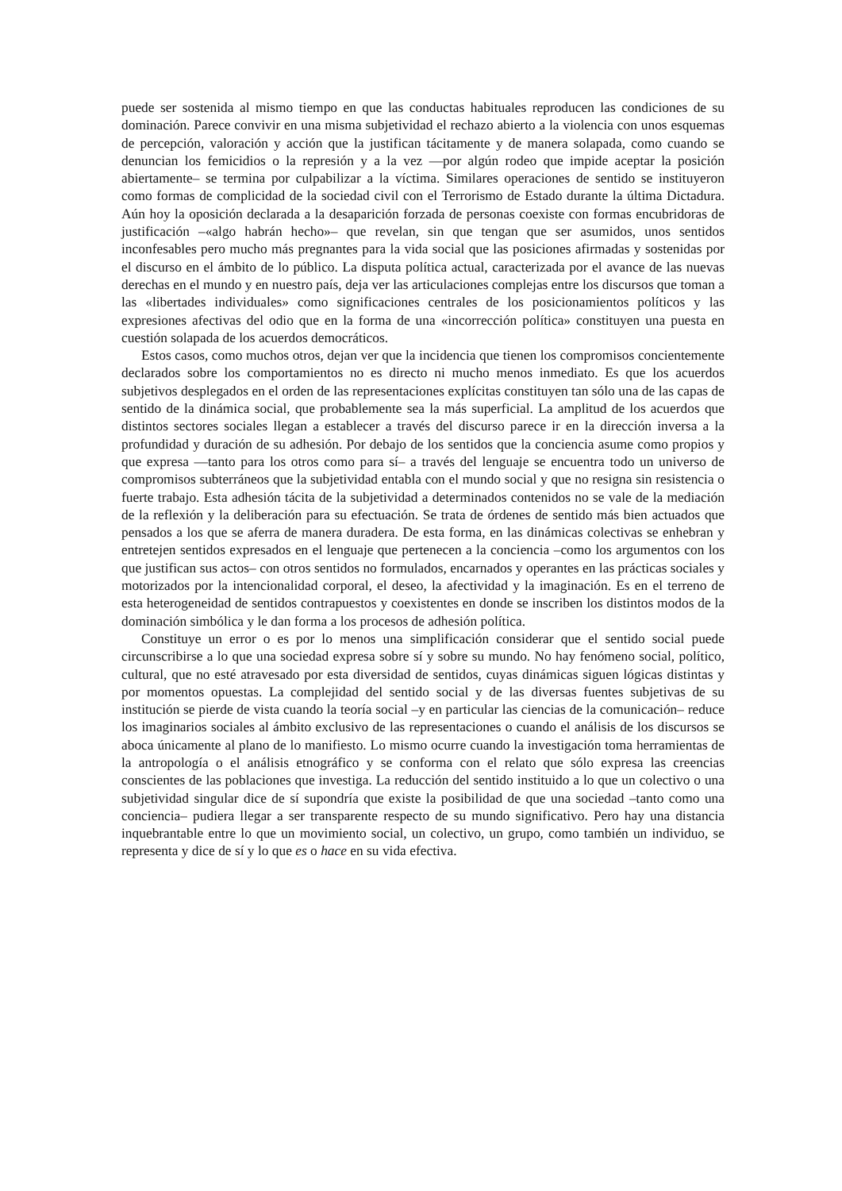puede ser sostenida al mismo tiempo en que las conductas habituales reproducen las condiciones de su dominación. Parece convivir en una misma subjetividad el rechazo abierto a la violencia con unos esquemas de percepción, valoración y acción que la justifican tácitamente y de manera solapada, como cuando se denuncian los femicidios o la represión y a la vez —por algún rodeo que impide aceptar la posición abiertamente– se termina por culpabilizar a la víctima. Similares operaciones de sentido se instituyeron como formas de complicidad de la sociedad civil con el Terrorismo de Estado durante la última Dictadura. Aún hoy la oposición declarada a la desaparición forzada de personas coexiste con formas encubridoras de justificación –«algo habrán hecho»– que revelan, sin que tengan que ser asumidos, unos sentidos inconfesables pero mucho más pregnantes para la vida social que las posiciones afirmadas y sostenidas por el discurso en el ámbito de lo público. La disputa política actual, caracterizada por el avance de las nuevas derechas en el mundo y en nuestro país, deja ver las articulaciones complejas entre los discursos que toman a las «libertades individuales» como significaciones centrales de los posicionamientos políticos y las expresiones afectivas del odio que en la forma de una «incorrección política» constituyen una puesta en cuestión solapada de los acuerdos democráticos.
Estos casos, como muchos otros, dejan ver que la incidencia que tienen los compromisos concientemente declarados sobre los comportamientos no es directo ni mucho menos inmediato. Es que los acuerdos subjetivos desplegados en el orden de las representaciones explícitas constituyen tan sólo una de las capas de sentido de la dinámica social, que probablemente sea la más superficial. La amplitud de los acuerdos que distintos sectores sociales llegan a establecer a través del discurso parece ir en la dirección inversa a la profundidad y duración de su adhesión. Por debajo de los sentidos que la conciencia asume como propios y que expresa —tanto para los otros como para sí– a través del lenguaje se encuentra todo un universo de compromisos subterráneos que la subjetividad entabla con el mundo social y que no resigna sin resistencia o fuerte trabajo. Esta adhesión tácita de la subjetividad a determinados contenidos no se vale de la mediación de la reflexión y la deliberación para su efectuación. Se trata de órdenes de sentido más bien actuados que pensados a los que se aferra de manera duradera. De esta forma, en las dinámicas colectivas se enhebran y entretejen sentidos expresados en el lenguaje que pertenecen a la conciencia –como los argumentos con los que justifican sus actos– con otros sentidos no formulados, encarnados y operantes en las prácticas sociales y motorizados por la intencionalidad corporal, el deseo, la afectividad y la imaginación. Es en el terreno de esta heterogeneidad de sentidos contrapuestos y coexistentes en donde se inscriben los distintos modos de la dominación simbólica y le dan forma a los procesos de adhesión política.
Constituye un error o es por lo menos una simplificación considerar que el sentido social puede circunscribirse a lo que una sociedad expresa sobre sí y sobre su mundo. No hay fenómeno social, político, cultural, que no esté atravesado por esta diversidad de sentidos, cuyas dinámicas siguen lógicas distintas y por momentos opuestas. La complejidad del sentido social y de las diversas fuentes subjetivas de su institución se pierde de vista cuando la teoría social –y en particular las ciencias de la comunicación– reduce los imaginarios sociales al ámbito exclusivo de las representaciones o cuando el análisis de los discursos se aboca únicamente al plano de lo manifiesto. Lo mismo ocurre cuando la investigación toma herramientas de la antropología o el análisis etnográfico y se conforma con el relato que sólo expresa las creencias conscientes de las poblaciones que investiga. La reducción del sentido instituido a lo que un colectivo o una subjetividad singular dice de sí supondría que existe la posibilidad de que una sociedad –tanto como una conciencia– pudiera llegar a ser transparente respecto de su mundo significativo. Pero hay una distancia inquebrantable entre lo que un movimiento social, un colectivo, un grupo, como también un individuo, se representa y dice de sí y lo que es o hace en su vida efectiva.